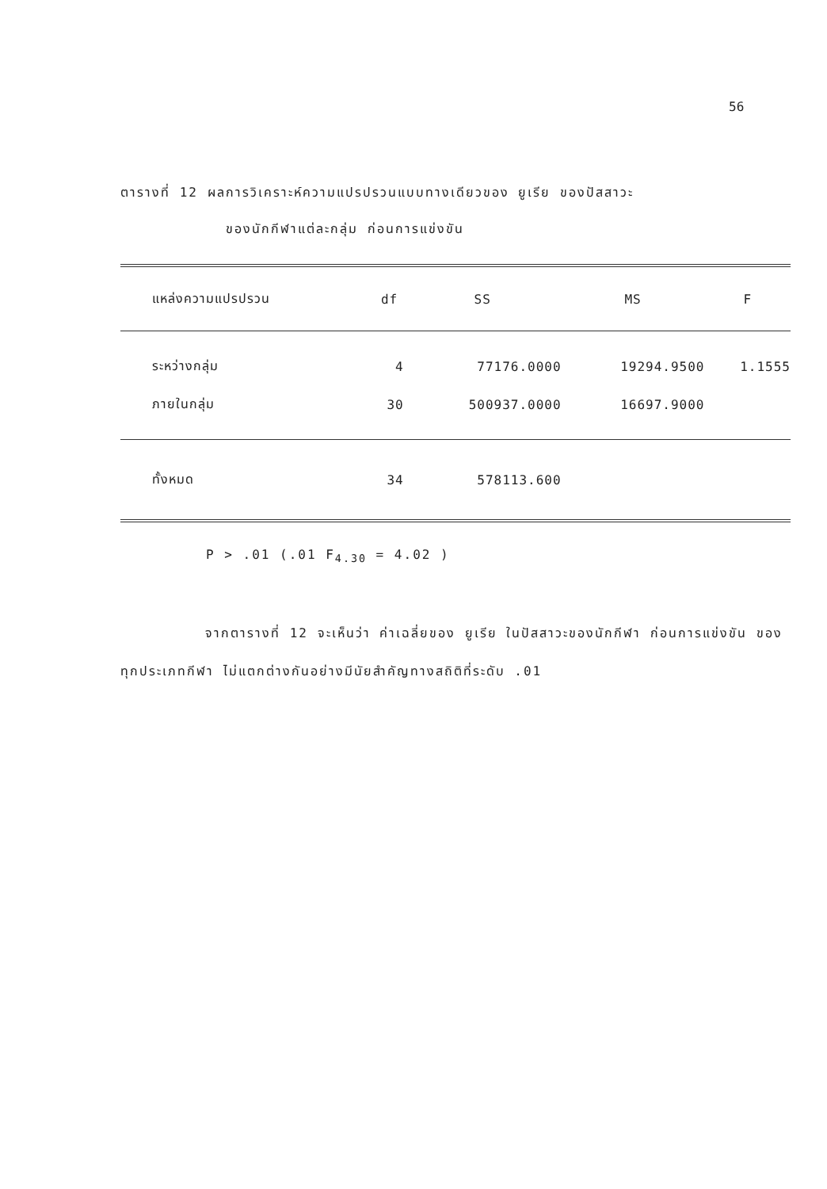56
ตารางที่ 12 ผลการวิเคราะห์ความแปรปรวนแบบทางเดียวของ ยูเรีย ของปัสสาวะ
ของนักกีฬาแต่ละกลุ่ม ก่อนการแข่งขัน
| แหล่งความแปรปรวน | df | SS | MS | F |
| --- | --- | --- | --- | --- |
| ระหว่างกลุ่ม | 4 | 77176.0000 | 19294.9500 | 1.1555 |
| ภายในกลุ่ม | 30 | 500937.0000 | 16697.9000 | |
| ทั้งหมด | 34 | 578113.600 | | |
P > .01 (.01 F<sub>4.30</sub> = 4.02 )
จากตารางที่ 12 จะเห็นว่า ค่าเฉลี่ยของ ยูเรีย ในปัสสาวะของนักกีฬา ก่อนการแข่งขัน ของทุกประเภทกีฬา ไม่แตกต่างกันอย่างมีนัยสำคัญทางสถิติที่ระดับ .01